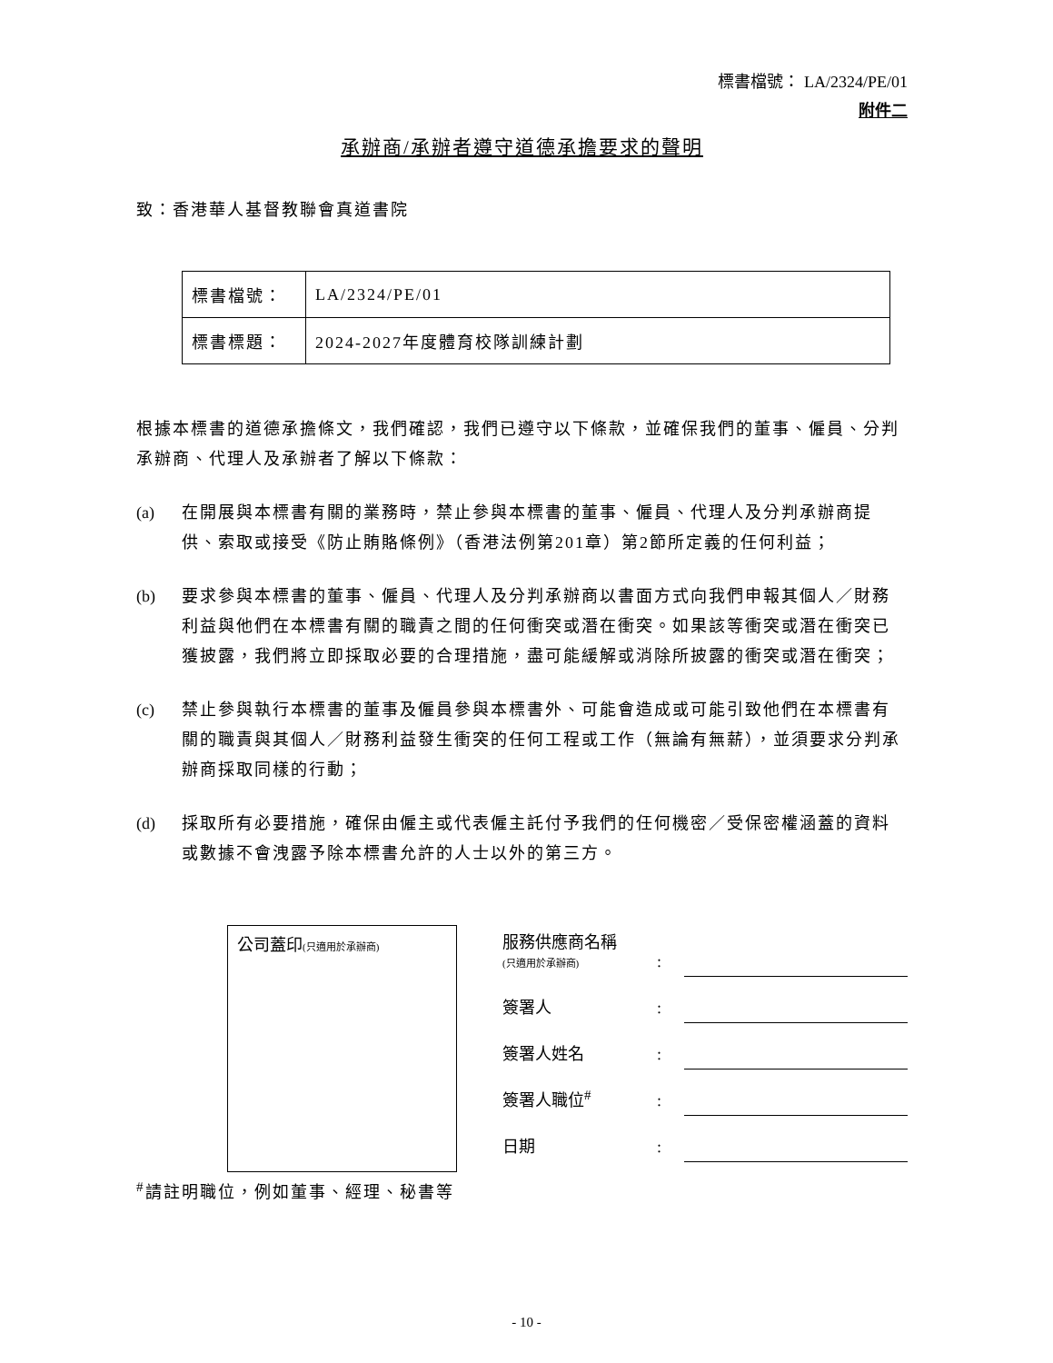標書檔號： LA/2324/PE/01
附件二
承辦商/承辦者遵守道德承擔要求的聲明
致：香港華人基督教聯會真道書院
| 標書檔號： | LA/2324/PE/01 |
| 標書標題： | 2024-2027年度體育校隊訓練計劃 |
根據本標書的道德承擔條文，我們確認，我們已遵守以下條款，並確保我們的董事、僱員、分判承辦商、代理人及承辦者了解以下條款：
(a) 在開展與本標書有關的業務時，禁止參與本標書的董事、僱員、代理人及分判承辦商提供、索取或接受《防止賄賂條例》（香港法例第201章）第2節所定義的任何利益；
(b) 要求參與本標書的董事、僱員、代理人及分判承辦商以書面方式向我們申報其個人／財務利益與他們在本標書有關的職責之間的任何衝突或潛在衝突。如果該等衝突或潛在衝突已獲披露，我們將立即採取必要的合理措施，盡可能緩解或消除所披露的衝突或潛在衝突；
(c) 禁止參與執行本標書的董事及僱員參與本標書外、可能會造成或可能引致他們在本標書有關的職責與其個人／財務利益發生衝突的任何工程或工作（無論有無薪），並須要求分判承辦商採取同樣的行動；
(d) 採取所有必要措施，確保由僱主或代表僱主託付予我們的任何機密／受保密權涵蓋的資料或數據不會洩露予除本標書允許的人士以外的第三方。
公司蓋印(只適用於承辦商)
服務供應商名稱
(只適用於承辦商)
:
簽署人
:
簽署人姓名
:
簽署人職位<sup>#</sup>
:
日期
:
<sup>#</sup> 請註明職位，例如董事、經理、秘書等
- 10 -